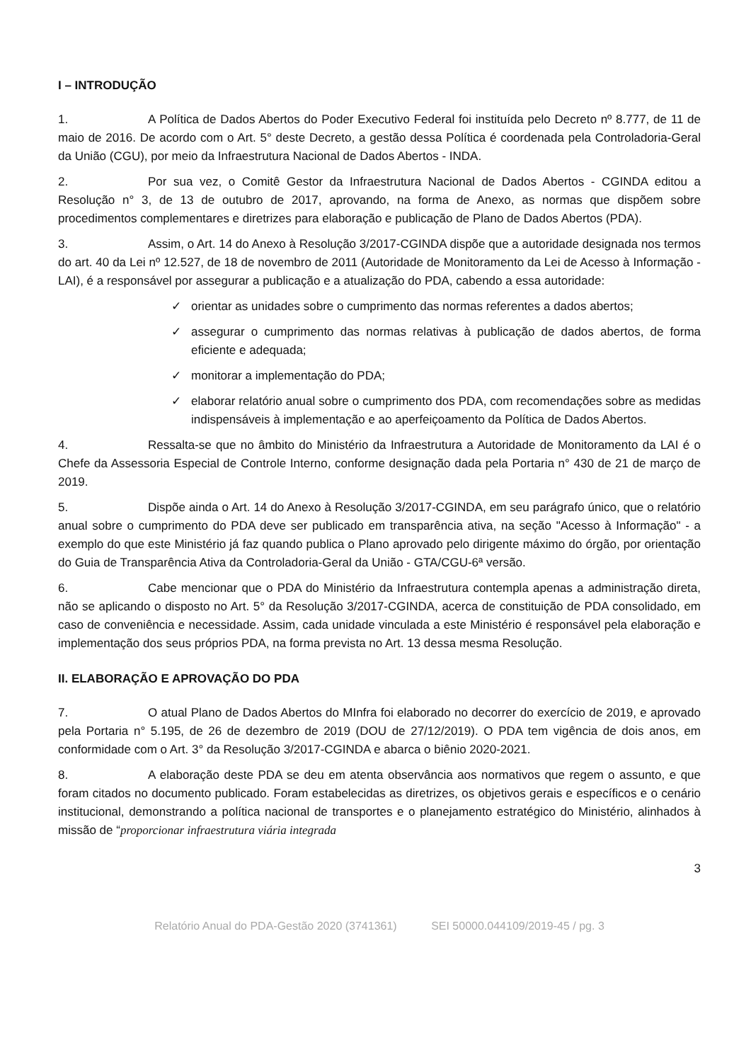I – INTRODUÇÃO
1. A Política de Dados Abertos do Poder Executivo Federal foi instituída pelo Decreto nº 8.777, de 11 de maio de 2016. De acordo com o Art. 5° deste Decreto, a gestão dessa Política é coordenada pela Controladoria-Geral da União (CGU), por meio da Infraestrutura Nacional de Dados Abertos - INDA.
2. Por sua vez, o Comitê Gestor da Infraestrutura Nacional de Dados Abertos - CGINDA editou a Resolução n° 3, de 13 de outubro de 2017, aprovando, na forma de Anexo, as normas que dispõem sobre procedimentos complementares e diretrizes para elaboração e publicação de Plano de Dados Abertos (PDA).
3. Assim, o Art. 14 do Anexo à Resolução 3/2017-CGINDA dispõe que a autoridade designada nos termos do art. 40 da Lei nº 12.527, de 18 de novembro de 2011 (Autoridade de Monitoramento da Lei de Acesso à Informação - LAI), é a responsável por assegurar a publicação e a atualização do PDA, cabendo a essa autoridade:
✓ orientar as unidades sobre o cumprimento das normas referentes a dados abertos;
✓ assegurar o cumprimento das normas relativas à publicação de dados abertos, de forma eficiente e adequada;
✓ monitorar a implementação do PDA;
✓ elaborar relatório anual sobre o cumprimento dos PDA, com recomendações sobre as medidas indispensáveis à implementação e ao aperfeiçoamento da Política de Dados Abertos.
4. Ressalta-se que no âmbito do Ministério da Infraestrutura a Autoridade de Monitoramento da LAI é o Chefe da Assessoria Especial de Controle Interno, conforme designação dada pela Portaria n° 430 de 21 de março de 2019.
5. Dispõe ainda o Art. 14 do Anexo à Resolução 3/2017-CGINDA, em seu parágrafo único, que o relatório anual sobre o cumprimento do PDA deve ser publicado em transparência ativa, na seção "Acesso à Informação" - a exemplo do que este Ministério já faz quando publica o Plano aprovado pelo dirigente máximo do órgão, por orientação do Guia de Transparência Ativa da Controladoria-Geral da União - GTA/CGU-6ª versão.
6. Cabe mencionar que o PDA do Ministério da Infraestrutura contempla apenas a administração direta, não se aplicando o disposto no Art. 5° da Resolução 3/2017-CGINDA, acerca de constituição de PDA consolidado, em caso de conveniência e necessidade. Assim, cada unidade vinculada a este Ministério é responsável pela elaboração e implementação dos seus próprios PDA, na forma prevista no Art. 13 dessa mesma Resolução.
II. ELABORAÇÃO E APROVAÇÃO DO PDA
7. O atual Plano de Dados Abertos do MInfra foi elaborado no decorrer do exercício de 2019, e aprovado pela Portaria n° 5.195, de 26 de dezembro de 2019 (DOU de 27/12/2019). O PDA tem vigência de dois anos, em conformidade com o Art. 3° da Resolução 3/2017-CGINDA e abarca o biênio 2020-2021.
8. A elaboração deste PDA se deu em atenta observância aos normativos que regem o assunto, e que foram citados no documento publicado. Foram estabelecidas as diretrizes, os objetivos gerais e específicos e o cenário institucional, demonstrando a política nacional de transportes e o planejamento estratégico do Ministério, alinhados à missão de “proporcionar infraestrutura viária integrada
3
Relatório Anual do PDA-Gestão 2020 (3741361) SEI 50000.044109/2019-45 / pg. 3